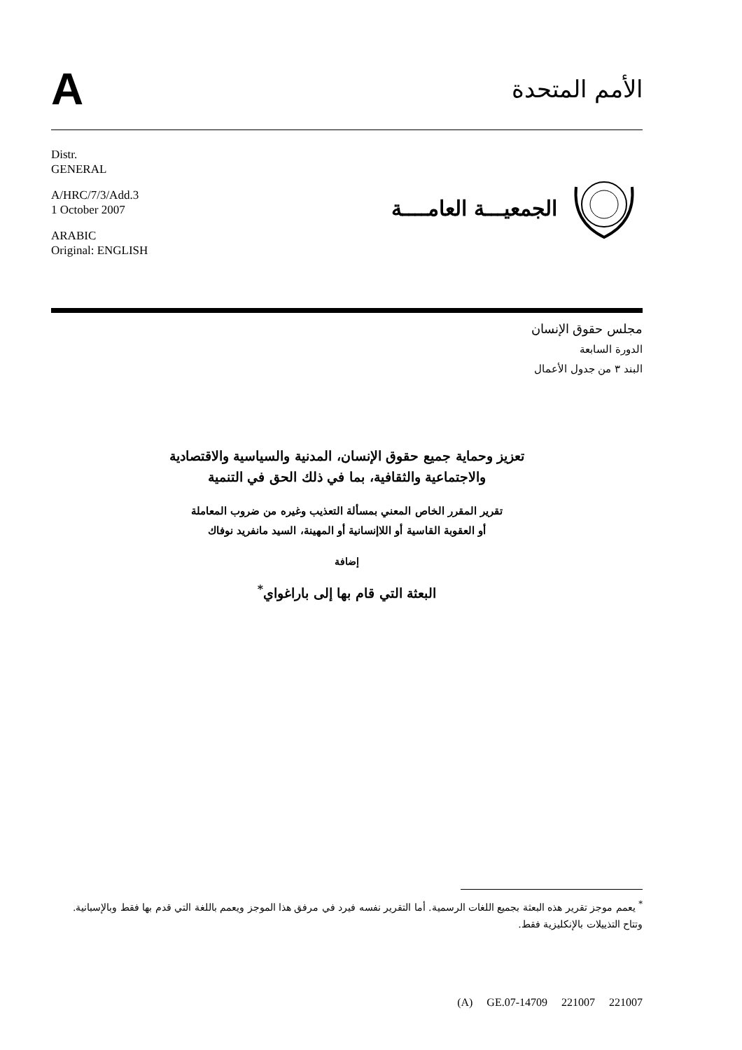A
الأمم المتحدة
Distr.
GENERAL
A/HRC/7/3/Add.3
1 October 2007
ARABIC
Original: ENGLISH
الجمعيـــة العامــــة
مجلس حقوق الإنسان
الدورة السابعة
البند ٣ من جدول الأعمال
تعزيز وحماية جميع حقوق الإنسان، المدنية والسياسية والاقتصادية
والاجتماعية والثقافية، بما في ذلك الحق في التنمية
تقرير المقرر الخاص المعني بمسألة التعذيب وغيره من ضروب المعاملة
أو العقوبة القاسية أو اللاإنسانية أو المهينة، السيد مانفريد نوفاك
إضافة
البعثة التي قام بها إلى باراغواي<sup>*</sup>
<sup>*</sup> يعمم موجز تقرير هذه البعثة بجميع اللغات الرسمية. أما التقرير نفسه فيرد في مرفق هذا الموجز ويعمم باللغة التي قدم بها فقط وبالإسبانية. وتتاح التذييلات بالإنكليزية فقط.
(A) GE.07-14709 221007 221007